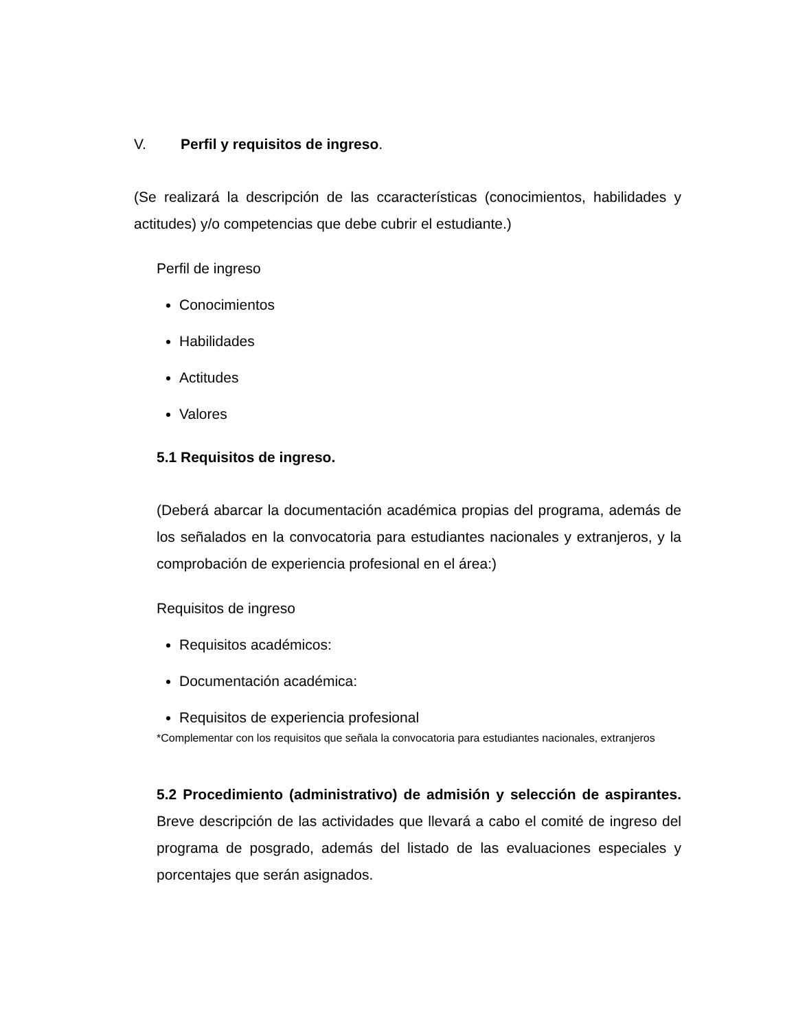V. Perfil y requisitos de ingreso.
(Se realizará la descripción de las ccaracterísticas (conocimientos, habilidades y actitudes) y/o competencias que debe cubrir el estudiante.)
Perfil de ingreso
Conocimientos
Habilidades
Actitudes
Valores
5.1 Requisitos de ingreso.
(Deberá abarcar la documentación académica propias del programa, además de los señalados en la convocatoria para estudiantes nacionales y extranjeros, y la comprobación de experiencia profesional en el área:)
Requisitos de ingreso
Requisitos académicos:
Documentación académica:
Requisitos de experiencia profesional
*Complementar con los requisitos que señala la convocatoria para estudiantes nacionales, extranjeros
5.2 Procedimiento (administrativo) de admisión y selección de aspirantes. Breve descripción de las actividades que llevará a cabo el comité de ingreso del programa de posgrado, además del listado de las evaluaciones especiales y porcentajes que serán asignados.